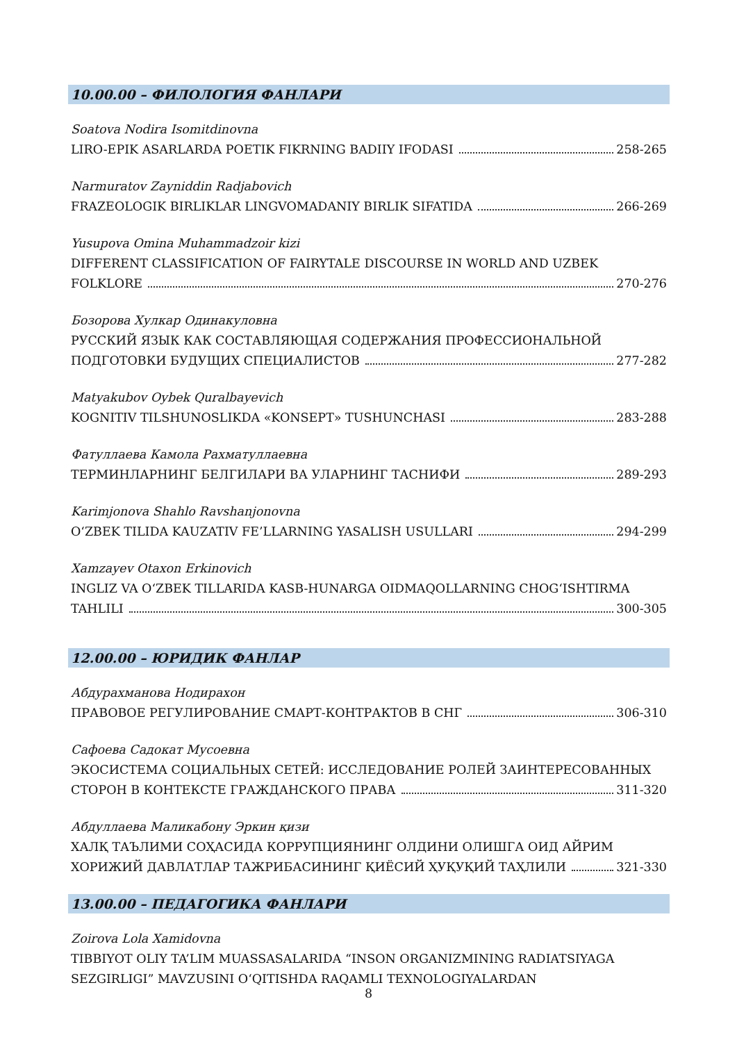10.00.00 – ФИЛОЛОГИЯ ФАНЛАРИ
Soatova Nodira Isomitdinovna
LIRO-EPIK ASARLARDA POETIK FIKRNING BADIIY IFODASI 258-265
Narmuratov Zayniddin Radjabovich
FRAZEOLOGIK BIRLIKLAR LINGVOMADANIY BIRLIK SIFATIDA 266-269
Yusupova Omina Muhammadzoir kizi
DIFFERENT CLASSIFICATION OF FAIRYTALE DISCOURSE IN WORLD AND UZBEK
FOLKLORE 270-276
Бозорова Хулкар Одинакуловна
РУССКИЙ ЯЗЫК КАК СОСТАВЛЯЮЩАЯ СОДЕРЖАНИЯ ПРОФЕССИОНАЛЬНОЙ
ПОДГОТОВКИ БУДУЩИХ СПЕЦИАЛИСТОВ 277-282
Matyakubov Oybek Quralbayevich
KOGNITIV TILSHUNOSLIKDA «KONSEPT» TUSHUNCHASI 283-288
Фатуллаева Камола Рахматуллаевна
ТЕРМИНЛАРНИНГ БЕЛГИЛАРИ ВА УЛАРНИНГ ТАСНИФИ 289-293
Karimjonova Shahlo Ravshanjonovna
O‘ZBEK TILIDA KAUZATIV FE’LLARNING YASALISH USULLARI 294-299
Xamzayev Otaxon Erkinovich
INGLIZ VA O‘ZBEK TILLARIDA KASB-HUNARGA OIDMAQOLLARNING CHOG‘ISHTIRMA
TAHLILI 300-305
12.00.00 – ЮРИДИК ФАНЛАР
Абдурахманова Нодирахон
ПРАВОВОЕ РЕГУЛИРОВАНИЕ СМАРТ-КОНТРАКТОВ В СНГ 306-310
Сафоева Садокат Мусоевна
ЭКОСИСТЕМА СОЦИАЛЬНЫХ СЕТЕЙ: ИССЛЕДОВАНИЕ РОЛЕЙ ЗАИНТЕРЕСОВАННЫХ
СТОРОН В КОНТЕКСТЕ ГРАЖДАНСКОГО ПРАВА 311-320
Абдуллаева Маликабону Эркин қизи
ХАЛҚ ТАЪЛИМИ СОҲАСИДА КОРРУПЦИЯНИНГ ОЛДИНИ ОЛИШГА ОИД АЙРИМ
ХОРИЖИЙ ДАВЛАТЛАР ТАЖРИБАСИНИНГ ҚИЁСИЙ ҲУҚУҚИЙ ТАҲЛИЛИ 321-330
13.00.00 – ПЕДАГОГИКА ФАНЛАРИ
Zoirova Lola Xamidovna
TIBBIYOT OLIY TA’LIM MUASSASALARIDA “INSON ORGANIZMINING RADIATSIYAGA
SEZGIRLIGI” MAVZUSINI O‘QITISHDA RAQAMLI TEXNOLOGIYALARDAN
8